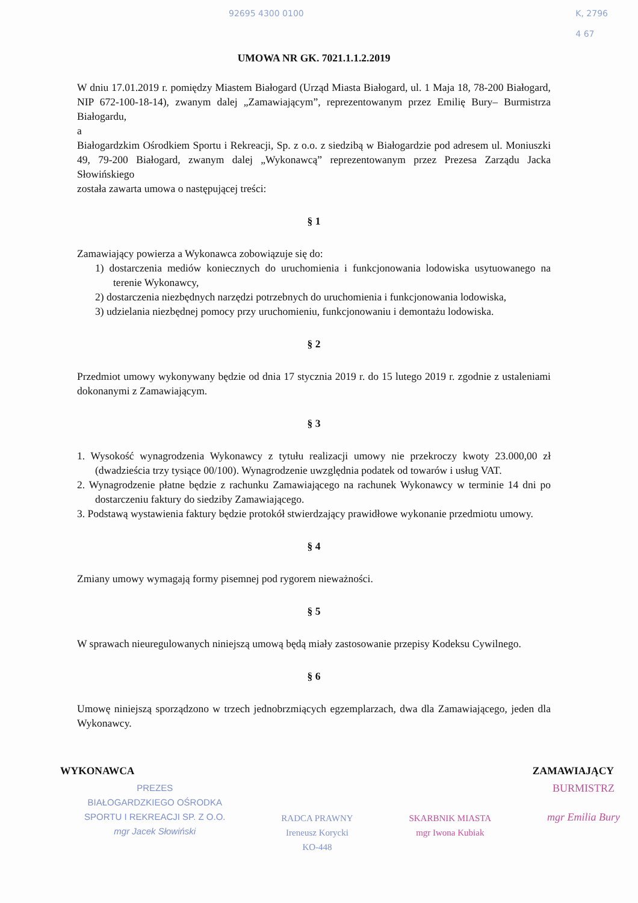92695 4300 0100
K, 2796
4 67
UMOWA NR GK. 7021.1.1.2.2019
W dniu 17.01.2019 r. pomiędzy Miastem Białogard (Urząd Miasta Białogard, ul. 1 Maja 18, 78-200 Białogard, NIP 672-100-18-14), zwanym dalej „Zamawiającym”, reprezentowanym przez Emilię Bury– Burmistrza Białogardu,
a
Białogardzkim Ośrodkiem Sportu i Rekreacji, Sp. z o.o. z siedzibą w Białogardzie pod adresem ul. Moniuszki 49, 79-200 Białogard, zwanym dalej „Wykonawcą” reprezentowanym przez Prezesa Zarządu Jacka Słowińskiego
została zawarta umowa o następującej treści:
§ 1
Zamawiający powierza a Wykonawca zobowiązuje się do:
1) dostarczenia mediów koniecznych do uruchomienia i funkcjonowania lodowiska usytuowanego na terenie Wykonawcy,
2) dostarczenia niezbędnych narzędzi potrzebnych do uruchomienia i funkcjonowania lodowiska,
3) udzielania niezbędnej pomocy przy uruchomieniu, funkcjonowaniu i demontażu lodowiska.
§ 2
Przedmiot umowy wykonywany będzie od dnia 17 stycznia 2019 r. do 15 lutego 2019 r. zgodnie z ustaleniami dokonanymi z Zamawiającym.
§ 3
1. Wysokość wynagrodzenia Wykonawcy z tytułu realizacji umowy nie przekroczy kwoty 23.000,00 zł (dwadzieścia trzy tysiące 00/100). Wynagrodzenie uwzględnia podatek od towarów i usług VAT.
2. Wynagrodzenie płatne będzie z rachunku Zamawiającego na rachunek Wykonawcy w terminie 14 dni po dostarczeniu faktury do siedziby Zamawiającego.
3. Podstawą wystawienia faktury będzie protokół stwierdzający prawidłowe wykonanie przedmiotu umowy.
§ 4
Zmiany umowy wymagają formy pisemnej pod rygorem nieważności.
§ 5
W sprawach nieuregulowanych niniejszą umową będą miały zastosowanie przepisy Kodeksu Cywilnego.
§ 6
Umowę niniejszą sporządzono w trzech jednobrzmiących egzemplarzach, dwa dla Zamawiającego, jeden dla Wykonawcy.
WYKONAWCA ZAMAWIAJĄCY
PREZES
BIAŁOGARDZKIEGO OŚRODKA
SPORTU I REKREACJI SP. Z O.O.
mgr Jacek Słowiński
RADCA PRAWNY
Ireneusz Korycki
KO-448
SKARBNIK MIASTA
mgr Iwona Kubiak
BURMISTRZ
mgr Emilia Bury